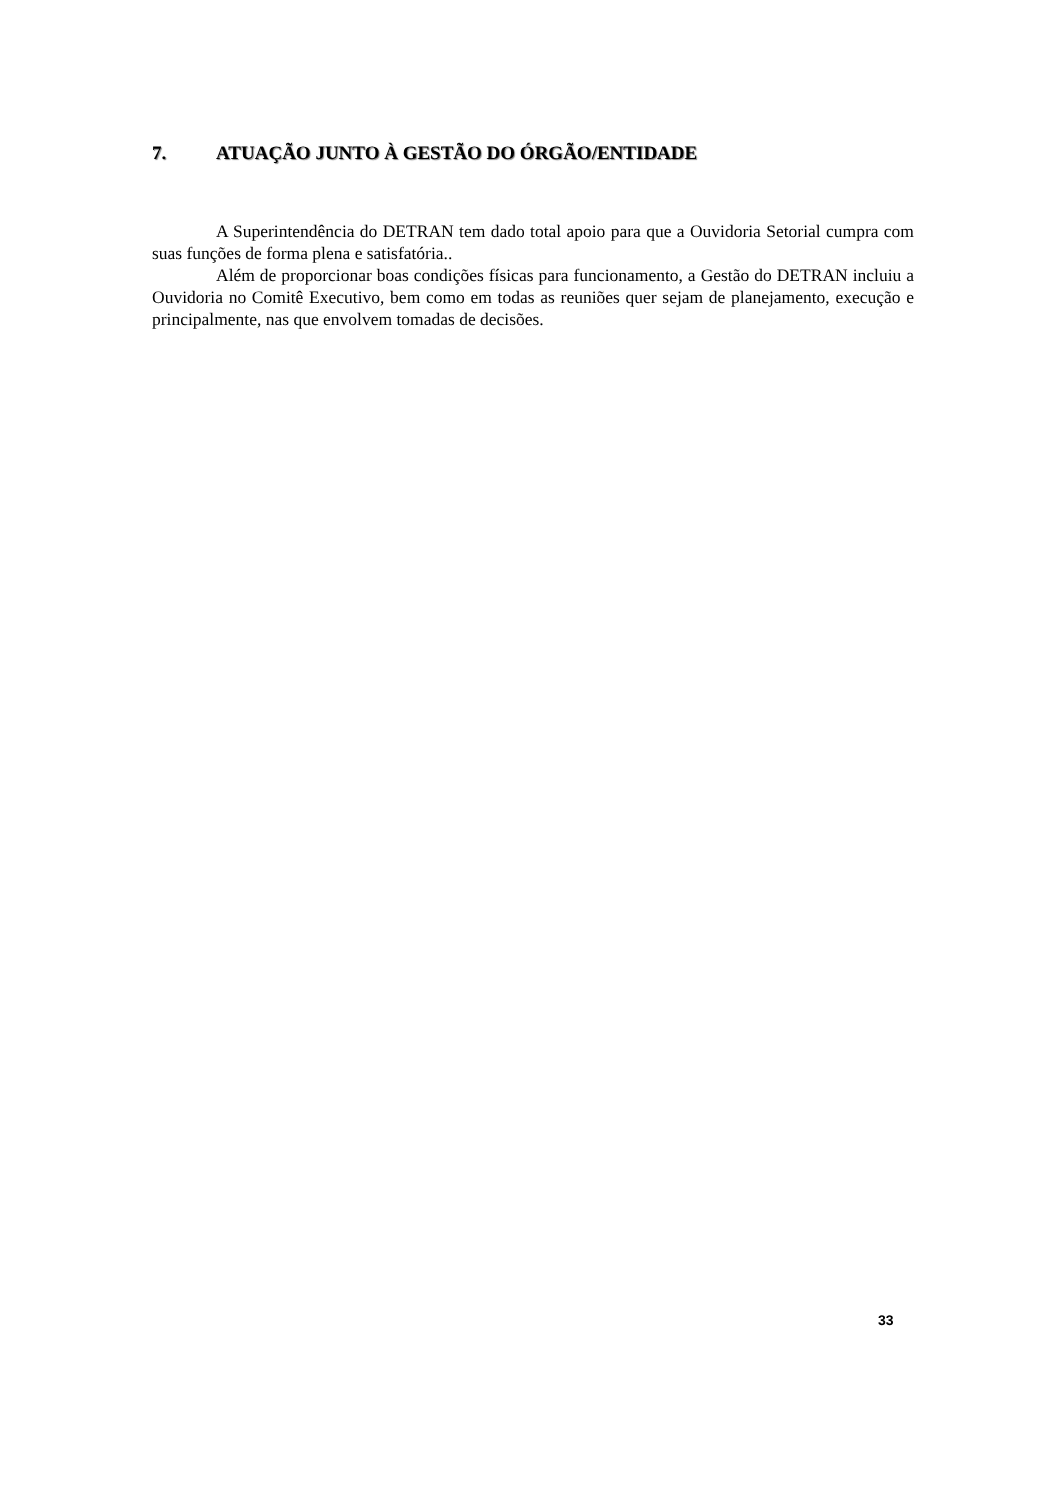7. ATUAÇÃO JUNTO À GESTÃO DO ÓRGÃO/ENTIDADE
A Superintendência do DETRAN tem dado total apoio para que a Ouvidoria Setorial cumpra com suas funções de forma plena e satisfatória..
Além de proporcionar boas condições físicas para funcionamento, a Gestão do DETRAN incluiu a Ouvidoria no Comitê Executivo, bem como em todas as reuniões quer sejam de planejamento, execução e principalmente, nas que envolvem tomadas de decisões.
33